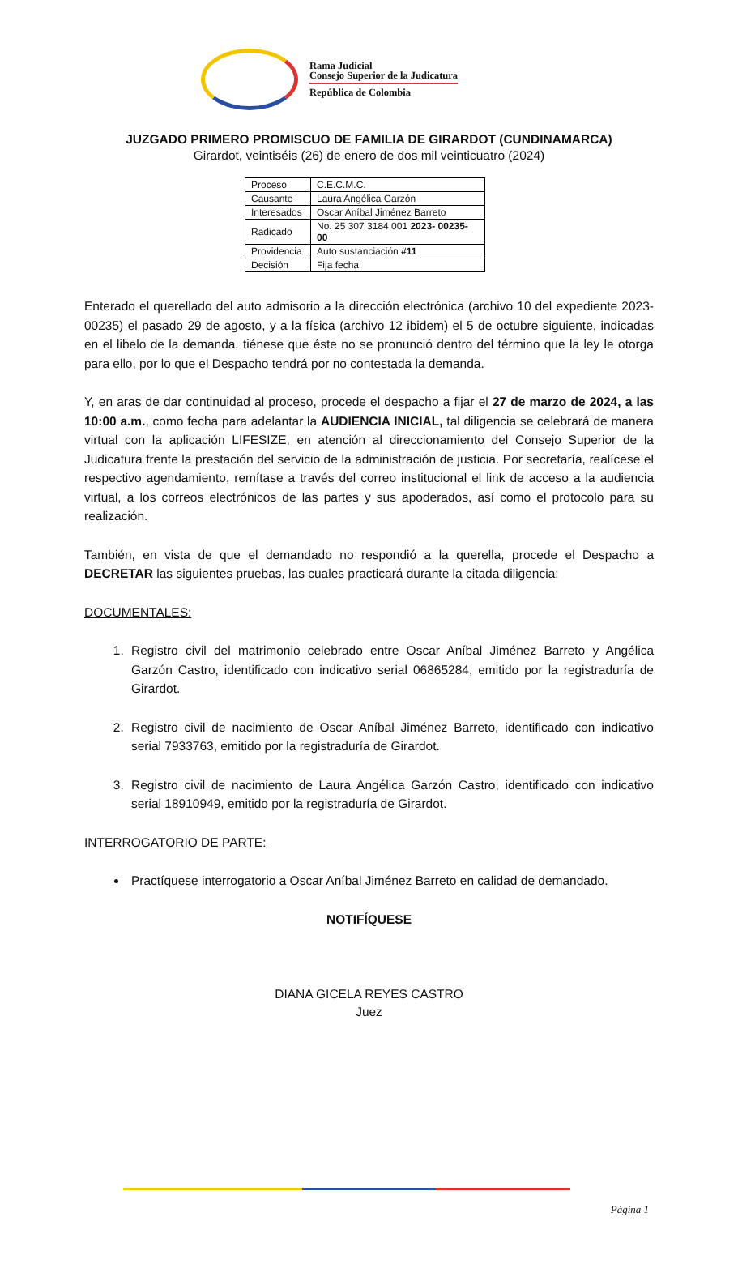Rama Judicial
Consejo Superior de la Judicatura
República de Colombia
JUZGADO PRIMERO PROMISCUO DE FAMILIA DE GIRARDOT (CUNDINAMARCA)
Girardot, veintiséis (26) de enero de dos mil veinticuatro (2024)
| Proceso | C.E.C.M.C. |
| Causante | Laura Angélica Garzón |
| Interesados | Oscar Aníbal Jiménez Barreto |
| Radicado | No. 25 307 3184 001 2023- 00235-00 |
| Providencia | Auto sustanciación #11 |
| Decisión | Fija fecha |
Enterado el querellado del auto admisorio a la dirección electrónica (archivo 10 del expediente 2023-00235) el pasado 29 de agosto, y a la física (archivo 12 ibidem) el 5 de octubre siguiente, indicadas en el libelo de la demanda, tiénese que éste no se pronunció dentro del término que la ley le otorga para ello, por lo que el Despacho tendrá por no contestada la demanda.
Y, en aras de dar continuidad al proceso, procede el despacho a fijar el 27 de marzo de 2024, a las 10:00 a.m., como fecha para adelantar la AUDIENCIA INICIAL, tal diligencia se celebrará de manera virtual con la aplicación LIFESIZE, en atención al direccionamiento del Consejo Superior de la Judicatura frente la prestación del servicio de la administración de justicia. Por secretaría, realícese el respectivo agendamiento, remítase a través del correo institucional el link de acceso a la audiencia virtual, a los correos electrónicos de las partes y sus apoderados, así como el protocolo para su realización.
También, en vista de que el demandado no respondió a la querella, procede el Despacho a DECRETAR las siguientes pruebas, las cuales practicará durante la citada diligencia:
DOCUMENTALES:
1. Registro civil del matrimonio celebrado entre Oscar Aníbal Jiménez Barreto y Angélica Garzón Castro, identificado con indicativo serial 06865284, emitido por la registraduría de Girardot.
2. Registro civil de nacimiento de Oscar Aníbal Jiménez Barreto, identificado con indicativo serial 7933763, emitido por la registraduría de Girardot.
3. Registro civil de nacimiento de Laura Angélica Garzón Castro, identificado con indicativo serial 18910949, emitido por la registraduría de Girardot.
INTERROGATORIO DE PARTE:
Practíquese interrogatorio a Oscar Aníbal Jiménez Barreto en calidad de demandado.
NOTIFÍQUESE
DIANA GICELA REYES CASTRO
Juez
Página 1